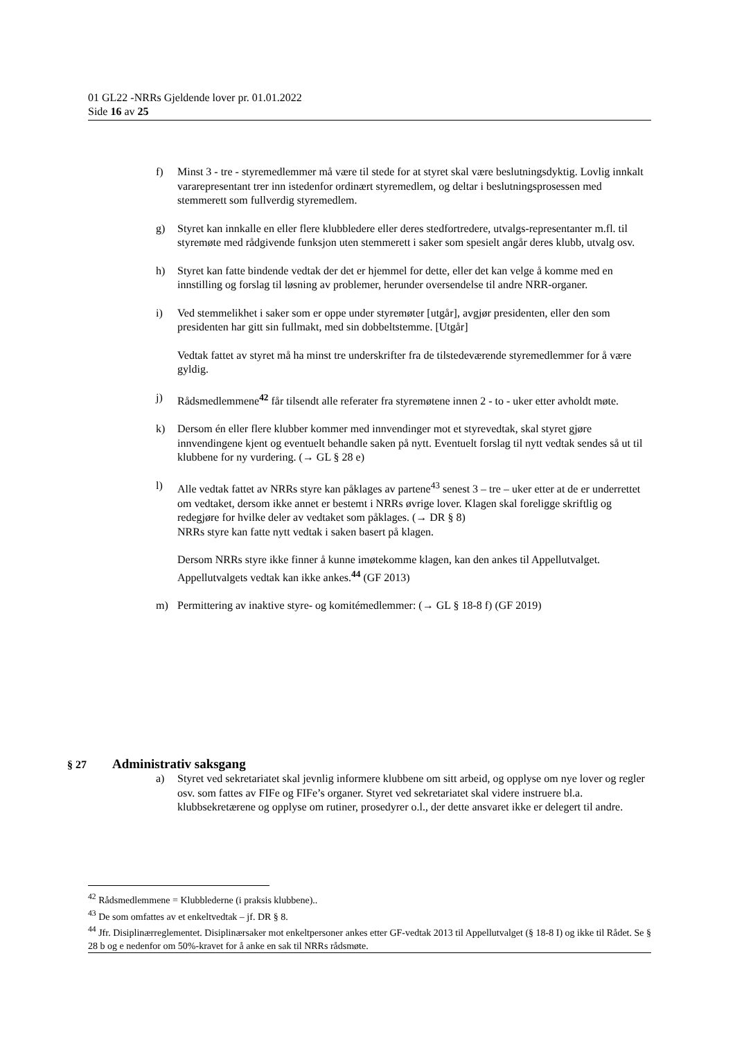01 GL22 -NRRs Gjeldende lover pr. 01.01.2022
Side 16 av 25
f) Minst 3 - tre - styremedlemmer må være til stede for at styret skal være beslutningsdyktig. Lovlig innkalt vararepresentant trer inn istedenfor ordinært styremedlem, og deltar i beslutningsprosessen med stemmerett som fullverdig styremedlem.
g) Styret kan innkalle en eller flere klubbledere eller deres stedfortredere, utvalgs-representanter m.fl. til styremøte med rådgivende funksjon uten stemmerett i saker som spesielt angår deres klubb, utvalg osv.
h) Styret kan fatte bindende vedtak der det er hjemmel for dette, eller det kan velge å komme med en innstilling og forslag til løsning av problemer, herunder oversendelse til andre NRR-organer.
i) Ved stemmelikhet i saker som er oppe under styremøter [utgår], avgjør presidenten, eller den som presidenten har gitt sin fullmakt, med sin dobbeltstemme. [Utgår]
Vedtak fattet av styret må ha minst tre underskrifter fra de tilstedeværende styremedlemmer for å være gyldig.
j) Rådsmedlemmene<sup>42</sup> får tilsendt alle referater fra styremøtene innen 2 - to - uker etter avholdt møte.
k) Dersom én eller flere klubber kommer med innvendinger mot et styrevedtak, skal styret gjøre innvendingene kjent og eventuelt behandle saken på nytt. Eventuelt forslag til nytt vedtak sendes så ut til klubbene for ny vurdering. (→ GL § 28 e)
l) Alle vedtak fattet av NRRs styre kan påklages av partene<sup>43</sup> senest 3 – tre – uker etter at de er underrettet om vedtaket, dersom ikke annet er bestemt i NRRs øvrige lover. Klagen skal foreligge skriftlig og redegjøre for hvilke deler av vedtaket som påklages. (→ DR § 8)
NRRs styre kan fatte nytt vedtak i saken basert på klagen.
Dersom NRRs styre ikke finner å kunne imøtekomme klagen, kan den ankes til Appellutvalget. Appellutvalgets vedtak kan ikke ankes.<sup>44</sup> (GF 2013)
m) Permittering av inaktive styre- og komitémedlemmer: (→ GL § 18-8 f) (GF 2019)
§ 27 Administrativ saksgang
a) Styret ved sekretariatet skal jevnlig informere klubbene om sitt arbeid, og opplyse om nye lover og regler osv. som fattes av FIFe og FIFe’s organer. Styret ved sekretariatet skal videre instruere bl.a. klubbsekretærene og opplyse om rutiner, prosedyrer o.l., der dette ansvaret ikke er delegert til andre.
<sup>42</sup> Rådsmedlemmene = Klubblederne (i praksis klubbene)..
<sup>43</sup> De som omfattes av et enkeltvedtak – jf. DR § 8.
<sup>44</sup> Jfr. Disiplinærreglementet. Disiplinærsaker mot enkeltpersoner ankes etter GF-vedtak 2013 til Appellutvalget (§ 18-8 I) og ikke til Rådet. Se § 28 b og e nedenfor om 50%-kravet for å anke en sak til NRRs rådsmøte.